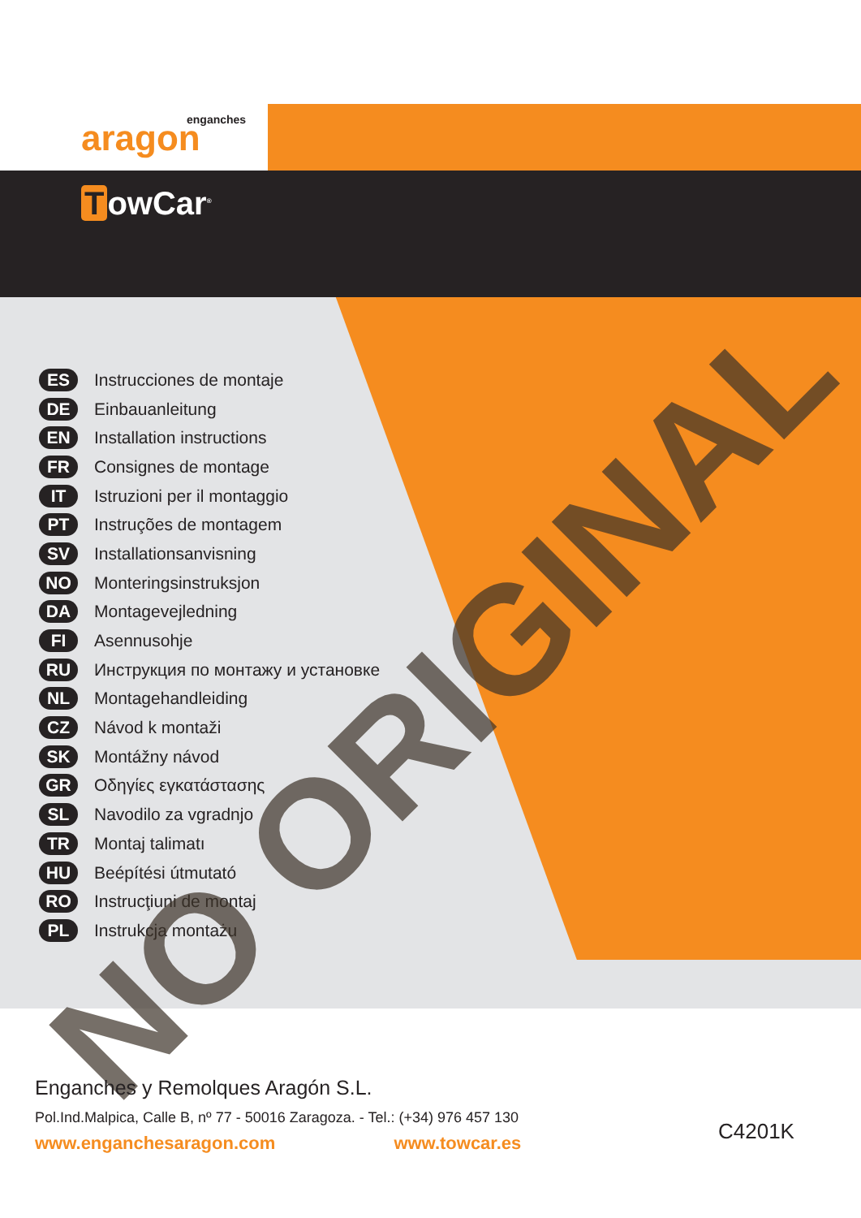enganches aragon
TowCar<sup>®</sup>
ES
Instrucciones de montaje
DE
Einbauanleitung
EN
Installation instructions
FR
Consignes de montage
IT
Istruzioni per il montaggio
PT
Instruções de montagem
SV
Installationsanvisning
NO
Monteringsinstruksjon
DA
Montagevejledning
FI
Asennusohje
RU
Инструкция по монтажу и установке
NL
Montagehandleiding
CZ
Návod k montaži
SK
Montážny návod
GR
Οδηγίες εγκατάστασης
SL
Navodilo za vgradnjo
TR
Montaj talimatı
HU
Beépítési útmutató
RO
Instrucţiuni de montaj
PL
Instrukcja montażu
NO ORIGINAL
Enganches y Remolques Aragón S.L.
Pol.Ind.Malpica, Calle B, nº 77 - 50016 Zaragoza. - Tel.: (+34) 976 457 130
www.enganchesaragon.com www.towcar.es
C4201K